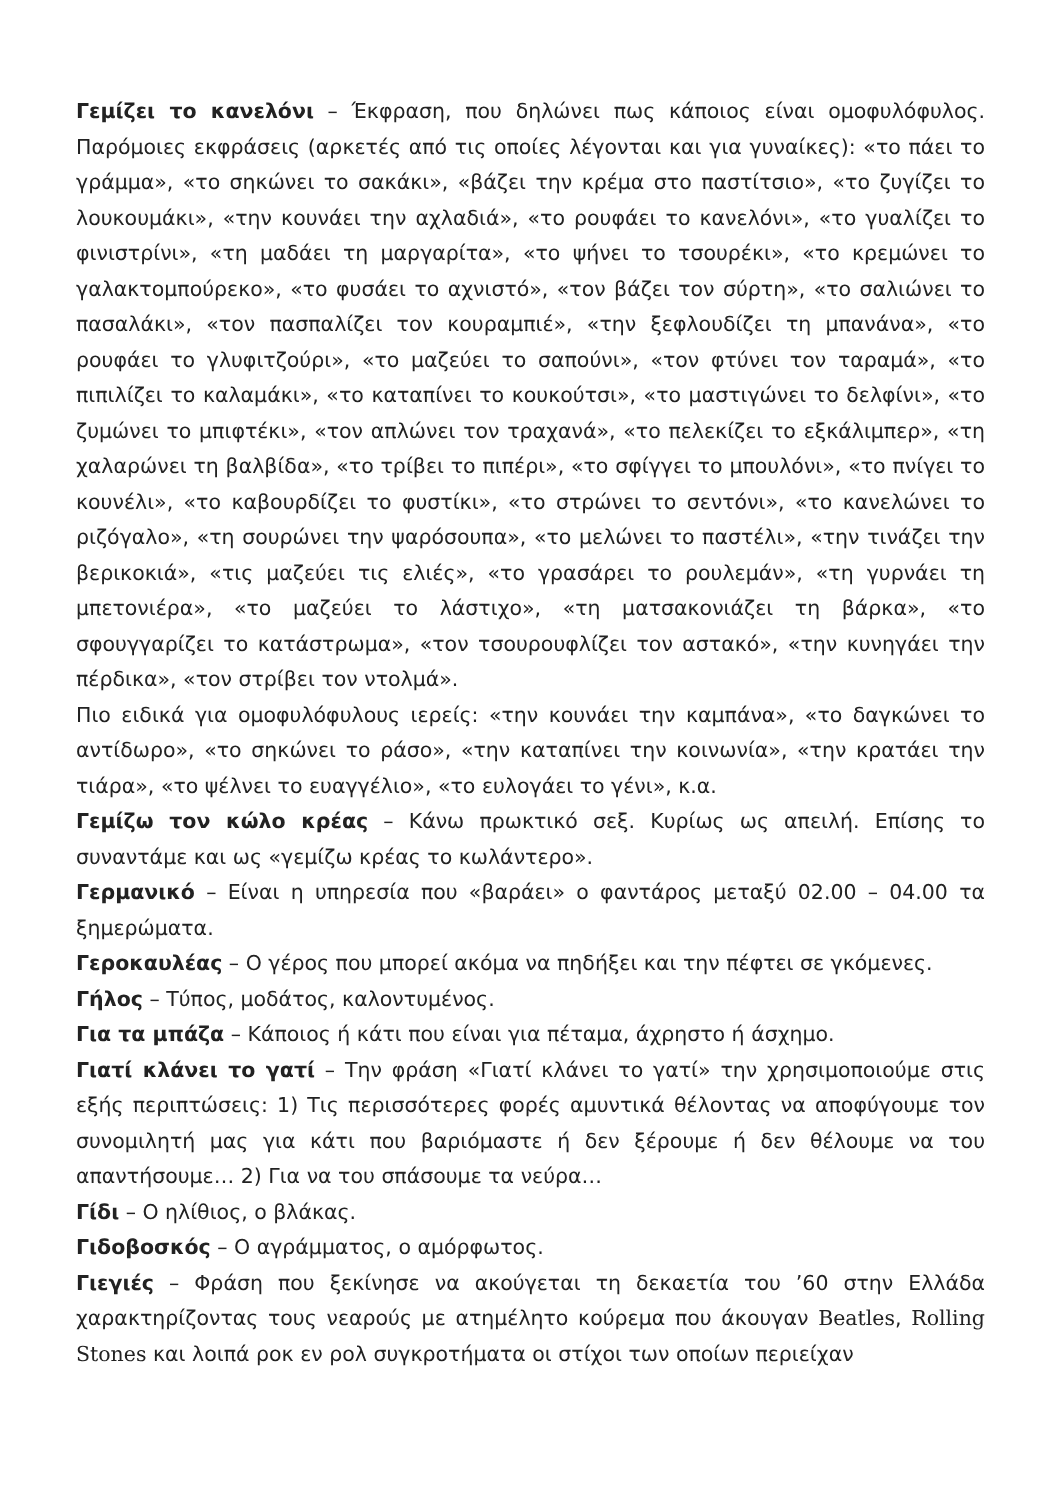Γεμίζει το κανελόνι – Έκφραση, που δηλώνει πως κάποιος είναι ομοφυλόφυλος. Παρόμοιες εκφράσεις (αρκετές από τις οποίες λέγονται και για γυναίκες): «το πάει το γράμμα», «το σηκώνει το σακάκι», «βάζει την κρέμα στο παστίτσιο», «το ζυγίζει το λουκουμάκι», «την κουνάει την αχλαδιά», «το ρουφάει το κανελόνι», «το γυαλίζει το φινιστρίνι», «τη μαδάει τη μαργαρίτα», «το ψήνει το τσουρέκι», «το κρεμώνει το γαλακτομπούρεκο», «το φυσάει το αχνιστό», «τον βάζει τον σύρτη», «το σαλιώνει το πασαλάκι», «τον πασπαλίζει τον κουραμπιέ», «την ξεφλουδίζει τη μπανάνα», «το ρουφάει το γλυφιτζούρι», «το μαζεύει το σαπούνι», «τον φτύνει τον ταραμά», «το πιπιλίζει το καλαμάκι», «το καταπίνει το κουκούτσι», «το μαστιγώνει το δελφίνι», «το ζυμώνει το μπιφτέκι», «τον απλώνει τον τραχανά», «το πελεκίζει το εξκάλιμπερ», «τη χαλαρώνει τη βαλβίδα», «το τρίβει το πιπέρι», «το σφίγγει το μπουλόνι», «το πνίγει το κουνέλι», «το καβουρδίζει το φυστίκι», «το στρώνει το σεντόνι», «το κανελώνει το ριζόγαλο», «τη σουρώνει την ψαρόσουπα», «το μελώνει το παστέλι», «την τινάζει την βερικοκιά», «τις μαζεύει τις ελιές», «το γρασάρει το ρουλεμάν», «τη γυρνάει τη μπετονιέρα», «το μαζεύει το λάστιχο», «τη ματσακονιάζει τη βάρκα», «το σφουγγαρίζει το κατάστρωμα», «τον τσουρουφλίζει τον αστακό», «την κυνηγάει την πέρδικα», «τον στρίβει τον ντολμά».
Πιο ειδικά για ομοφυλόφυλους ιερείς: «την κουνάει την καμπάνα», «το δαγκώνει το αντίδωρο», «το σηκώνει το ράσο», «την καταπίνει την κοινωνία», «την κρατάει την τιάρα», «το ψέλνει το ευαγγέλιο», «το ευλογάει το γένι», κ.α.
Γεμίζω τον κώλο κρέας – Κάνω πρωκτικό σεξ. Κυρίως ως απειλή. Επίσης το συναντάμε και ως «γεμίζω κρέας το κωλάντερο».
Γερμανικό – Είναι η υπηρεσία που «βαράει» ο φαντάρος μεταξύ 02.00 – 04.00 τα ξημερώματα.
Γεροκαυλέας – Ο γέρος που μπορεί ακόμα να πηδήξει και την πέφτει σε γκόμενες.
Γήλος – Τύπος, μοδάτος, καλοντυμένος.
Για τα μπάζα – Κάποιος ή κάτι που είναι για πέταμα, άχρηστο ή άσχημο.
Γιατί κλάνει το γατί – Την φράση «Γιατί κλάνει το γατί» την χρησιμοποιούμε στις εξής περιπτώσεις: 1) Τις περισσότερες φορές αμυντικά θέλοντας να αποφύγουμε τον συνομιλητή μας για κάτι που βαριόμαστε ή δεν ξέρουμε ή δεν θέλουμε να του απαντήσουμε… 2) Για να του σπάσουμε τα νεύρα…
Γίδι – Ο ηλίθιος, ο βλάκας.
Γιδοβοσκός – Ο αγράμματος, ο αμόρφωτος.
Γιεγιές – Φράση που ξεκίνησε να ακούγεται τη δεκαετία του ’60 στην Ελλάδα χαρακτηρίζοντας τους νεαρούς με ατημέλητο κούρεμα που άκουγαν Beatles, Rolling Stones και λοιπά ροκ εν ρολ συγκροτήματα οι στίχοι των οποίων περιείχαν